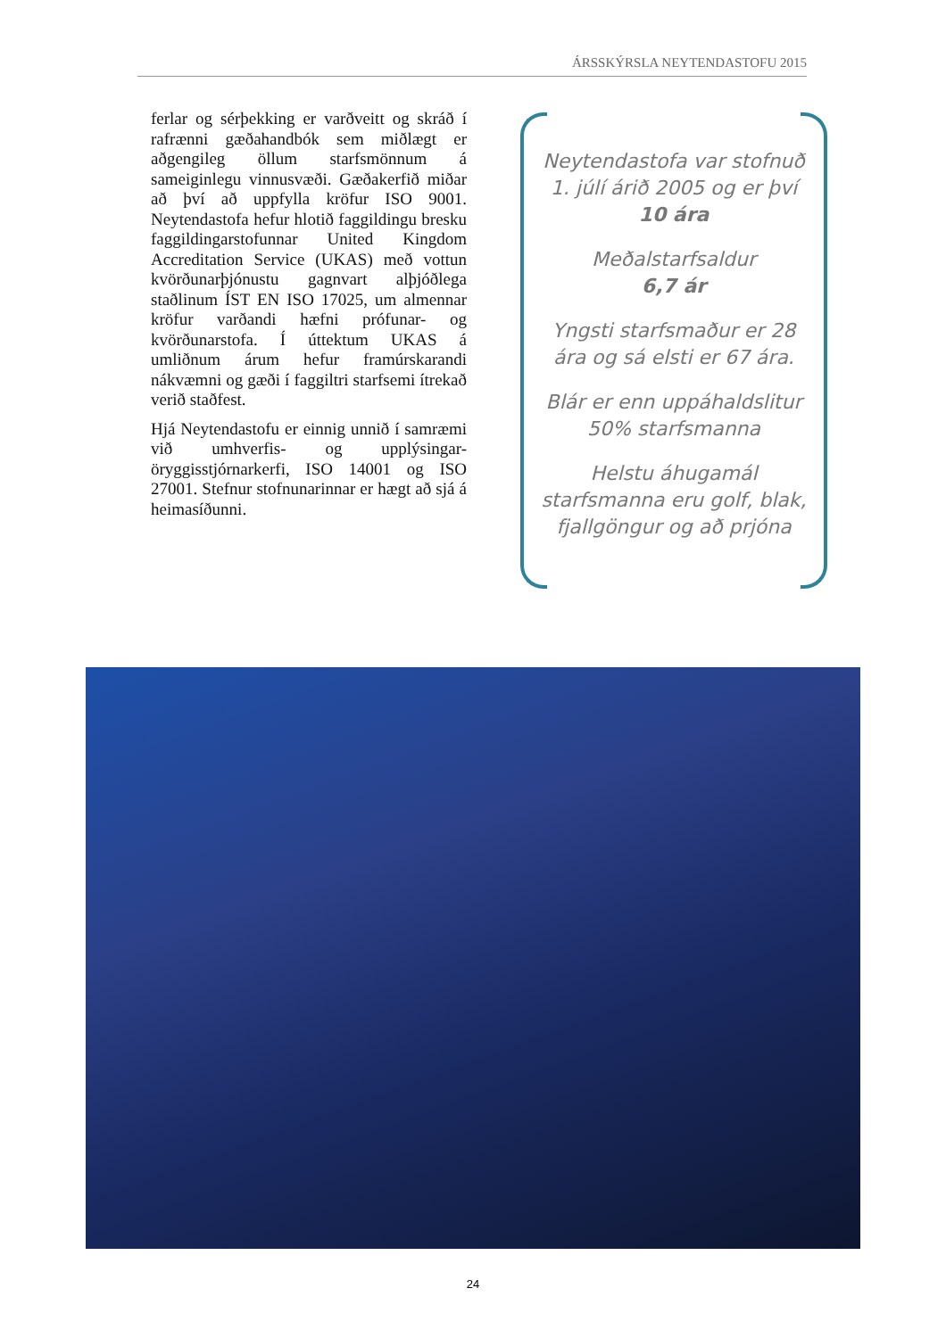ÁRSSKÝRSLA NEYTENDASTOFU 2015
ferlar og sérþekking er varðveitt og skráð í rafrænni gæðahandbók sem miðlægt er aðgengileg öllum starfsmönnum á sameiginlegu vinnusvæði. Gæðakerfið miðar að því að uppfylla kröfur ISO 9001. Neytendastofa hefur hlotið faggildingu bresku faggildingarstofunnar United Kingdom Accreditation Service (UKAS) með vottun kvörðunarþjónustu gagnvart alþjóðlega staðlinum ÍST EN ISO 17025, um almennar kröfur varðandi hæfni prófunar- og kvörðunarstofa. Í úttektum UKAS á umliðnum árum hefur framúrskarandi nákvæmni og gæði í faggiltri starfsemi ítrekað verið staðfest.
Hjá Neytendastofu er einnig unnið í samræmi við umhverfis- og upplýsingar-öryggisstjórnarkerfi, ISO 14001 og ISO 27001. Stefnur stofnunarinnar er hægt að sjá á heimasíðunni.
Neytendastofa var stofnuð 1. júlí árið 2005 og er því 10 ára
Meðalstarfsaldur
6,7 ár
Yngsti starfsmaður er 28 ára og sá elsti er 67 ára.
Blár er enn uppáhaldslitur 50% starfsmanna
Helstu áhugamál starfsmanna eru golf, blak, fjallgöngur og að prjóna
24